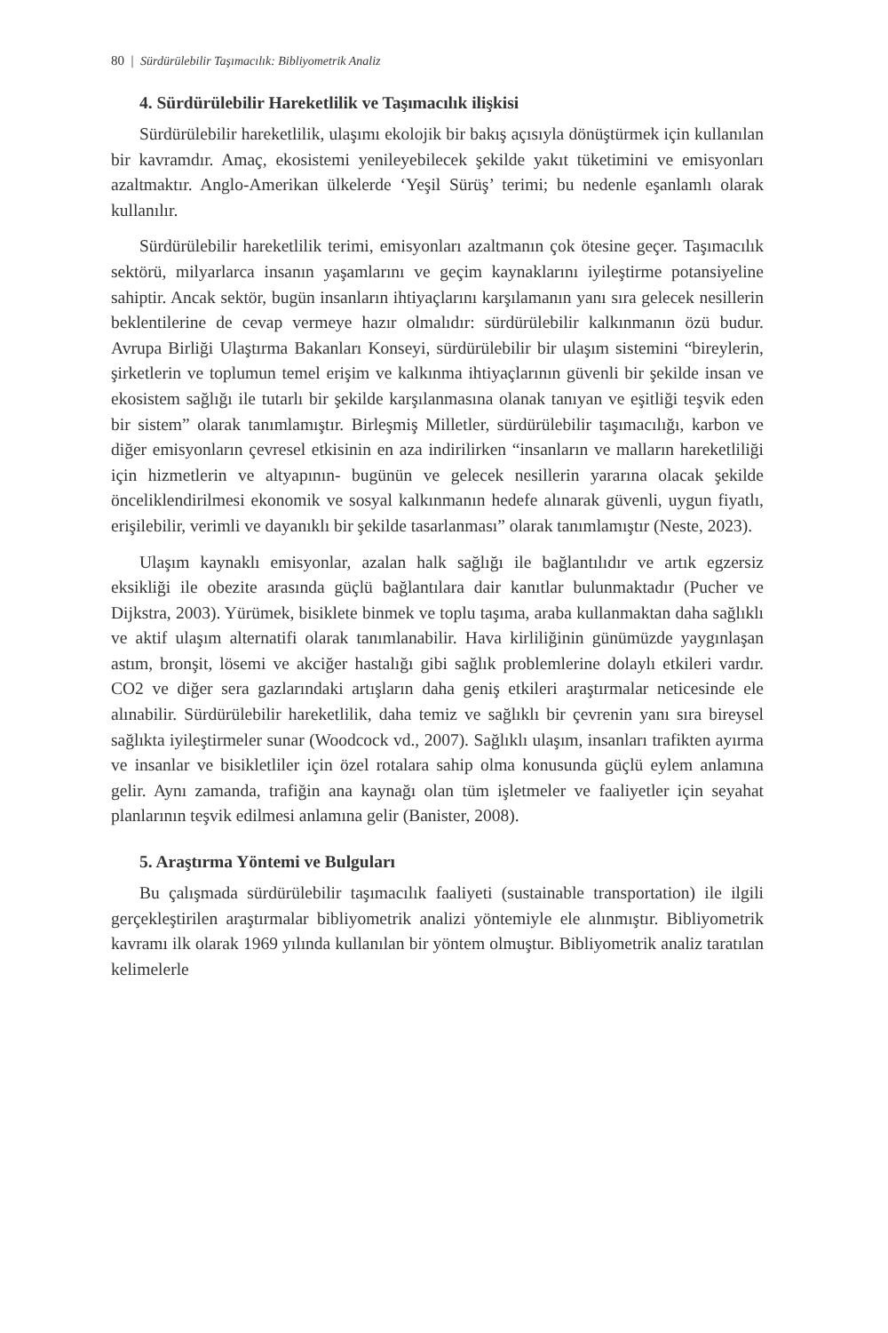80 | Sürdürülebilir Taşımacılık: Bibliyometrik Analiz
4. Sürdürülebilir Hareketlilik ve Taşımacılık ilişkisi
Sürdürülebilir hareketlilik, ulaşımı ekolojik bir bakış açısıyla dönüştürmek için kullanılan bir kavramdır. Amaç, ekosistemi yenileyebilecek şekilde yakıt tüketimini ve emisyonları azaltmaktır. Anglo-Amerikan ülkelerde ‘Yeşil Sürüş’ terimi; bu nedenle eşanlamlı olarak kullanılır.
Sürdürülebilir hareketlilik terimi, emisyonları azaltmanın çok ötesine geçer. Taşımacılık sektörü, milyarlarca insanın yaşamlarını ve geçim kaynaklarını iyileştirme potansiyeline sahiptir. Ancak sektör, bugün insanların ihtiyaçlarını karşılamanın yanı sıra gelecek nesillerin beklentilerine de cevap vermeye hazır olmalıdır: sürdürülebilir kalkınmanın özü budur. Avrupa Birliği Ulaştırma Bakanları Konseyi, sürdürülebilir bir ulaşım sistemini “bireylerin, şirketlerin ve toplumun temel erişim ve kalkınma ihtiyaçlarının güvenli bir şekilde insan ve ekosistem sağlığı ile tutarlı bir şekilde karşılanmasına olanak tanıyan ve eşitliği teşvik eden bir sistem” olarak tanımlamıştır. Birleşmiş Milletler, sürdürülebilir taşımacılığı, karbon ve diğer emisyonların çevresel etkisinin en aza indirilirken “insanların ve malların hareketliliği için hizmetlerin ve altyapının- bugünün ve gelecek nesillerin yararına olacak şekilde önceliklendirilmesi ekonomik ve sosyal kalkınmanın hedefe alınarak güvenli, uygun fiyatlı, erişilebilir, verimli ve dayanıklı bir şekilde tasarlanması” olarak tanımlamıştır (Neste, 2023).
Ulaşım kaynaklı emisyonlar, azalan halk sağlığı ile bağlantılıdır ve artık egzersiz eksikliği ile obezite arasında güçlü bağlantılara dair kanıtlar bulunmaktadır (Pucher ve Dijkstra, 2003). Yürümek, bisiklete binmek ve toplu taşıma, araba kullanmaktan daha sağlıklı ve aktif ulaşım alternatifi olarak tanımlanabilir. Hava kirliliğinin günümüzde yaygınlaşan astım, bronşit, lösemi ve akciğer hastalığı gibi sağlık problemlerine dolaylı etkileri vardır. CO2 ve diğer sera gazlarındaki artışların daha geniş etkileri araştırmalar neticesinde ele alınabilir. Sürdürülebilir hareketlilik, daha temiz ve sağlıklı bir çevrenin yanı sıra bireysel sağlıkta iyileştirmeler sunar (Woodcock vd., 2007). Sağlıklı ulaşım, insanları trafikten ayırma ve insanlar ve bisikletliler için özel rotalara sahip olma konusunda güçlü eylem anlamına gelir. Aynı zamanda, trafiğin ana kaynağı olan tüm işletmeler ve faaliyetler için seyahat planlarının teşvik edilmesi anlamına gelir (Banister, 2008).
5. Araştırma Yöntemi ve Bulguları
Bu çalışmada sürdürülebilir taşımacılık faaliyeti (sustainable transportation) ile ilgili gerçekleştirilen araştırmalar bibliyometrik analizi yöntemiyle ele alınmıştır. Bibliyometrik kavramı ilk olarak 1969 yılında kullanılan bir yöntem olmuştur. Bibliyometrik analiz taratılan kelimelerle